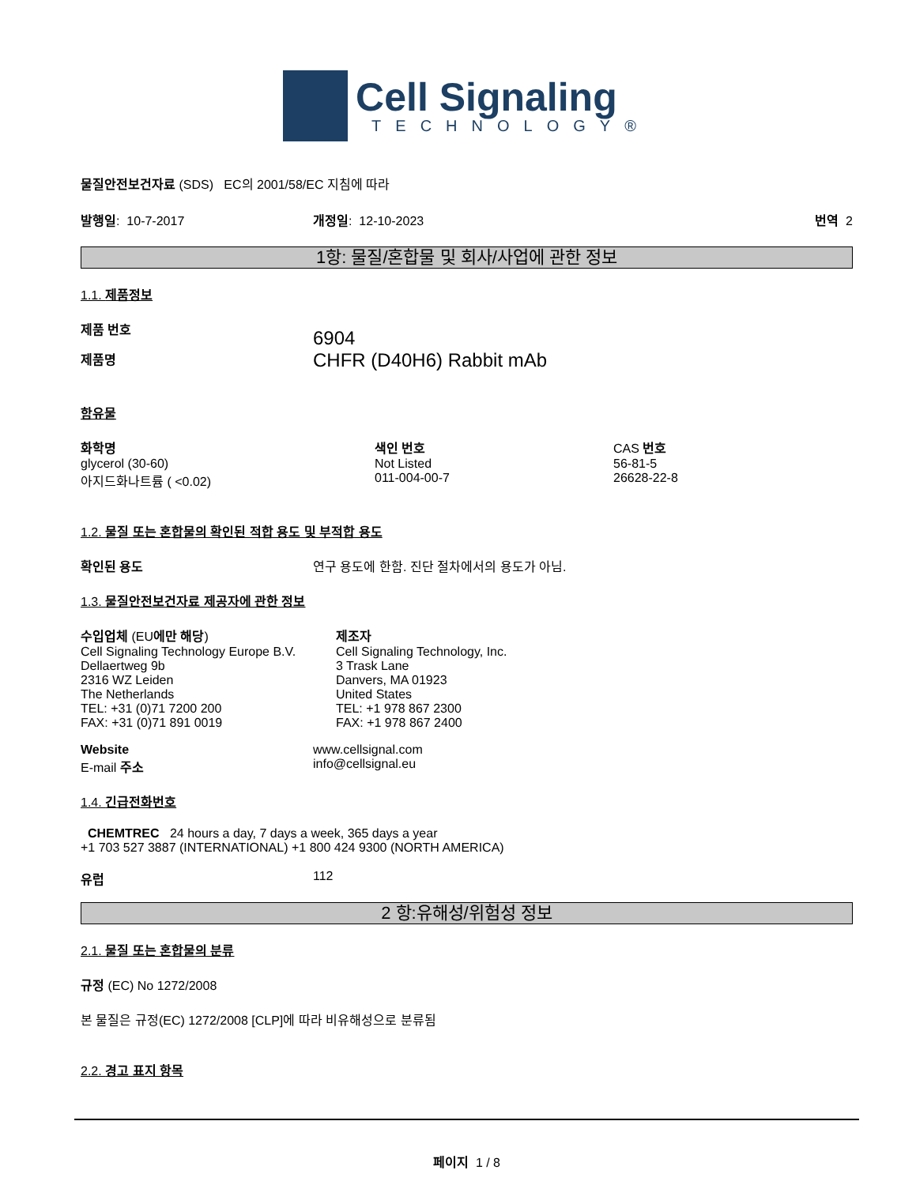Cell Signaling
TECHNOLOGY®
물질안전보건자료 (SDS) EC의 2001/58/EC 지침에 따라
발행일: 10-7-2017 개정일: 12-10-2023 번역 2
1항: 물질/혼합물 및 회사/사업에 관한 정보
1.1. 제품정보
제품 번호
제품명
6904
CHFR (D40H6) Rabbit mAb
함유물
| 화학명 | 색인 번호 | CAS 번호 |
| glycerol (30-60) | Not Listed | 56-81-5 |
| 아지드화나트륨 ( <0.02) | 011-004-00-7 | 26628-22-8 |
1.2. 물질 또는 혼합물의 확인된 적합 용도 및 부적합 용도
확인된 용도 연구 용도에 한함. 진단 절차에서의 용도가 아님.
1.3. 물질안전보건자료 제공자에 관한 정보
수입업체 (EU에만 해당)
Cell Signaling Technology Europe B.V.
Dellaertweg 9b
2316 WZ Leiden
The Netherlands
TEL: +31 (0)71 7200 200
FAX: +31 (0)71 891 0019
제조자
Cell Signaling Technology, Inc.
3 Trask Lane
Danvers, MA 01923
United States
TEL: +1 978 867 2300
FAX: +1 978 867 2400
Website
E-mail 주소
www.cellsignal.com
info@cellsignal.eu
1.4. 긴급전화번호
CHEMTREC 24 hours a day, 7 days a week, 365 days a year
+1 703 527 3887 (INTERNATIONAL) +1 800 424 9300 (NORTH AMERICA)
유럽 112
2 항:유해성/위험성 정보
2.1. 물질 또는 혼합물의 분류
규정 (EC) No 1272/2008
본 물질은 규정(EC) 1272/2008 [CLP]에 따라 비유해성으로 분류됨
2.2. 경고 표지 항목
페이지 1 / 8